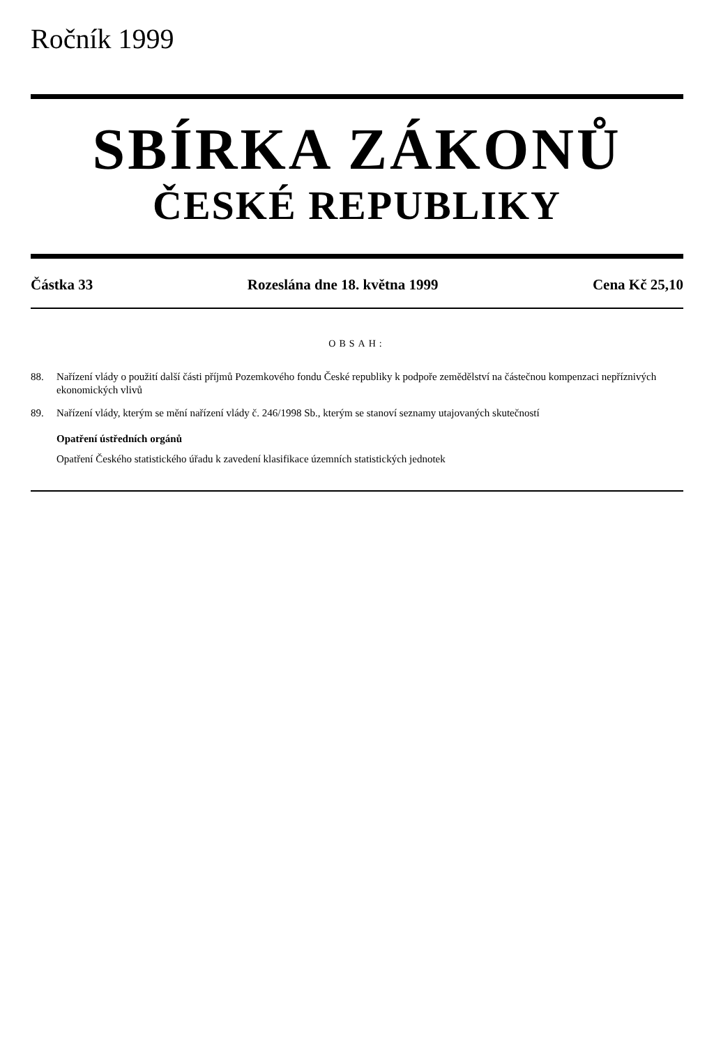Ročník 1999
SBÍRKA ZÁKONŮ
ČESKÉ REPUBLIKY
Částka 33 Rozeslána dne 18. května 1999 Cena Kč 25,10
OBSAH:
88. Nařízení vlády o použití další části příjmů Pozemkového fondu České republiky k podpoře zemědělství na částečnou kompenzaci nepříznivých ekonomických vlivů
89. Nařízení vlády, kterým se mění nařízení vlády č. 246/1998 Sb., kterým se stanoví seznamy utajovaných skutečností
Opatření ústředních orgánů
Opatření Českého statistického úřadu k zavedení klasifikace územních statistických jednotek